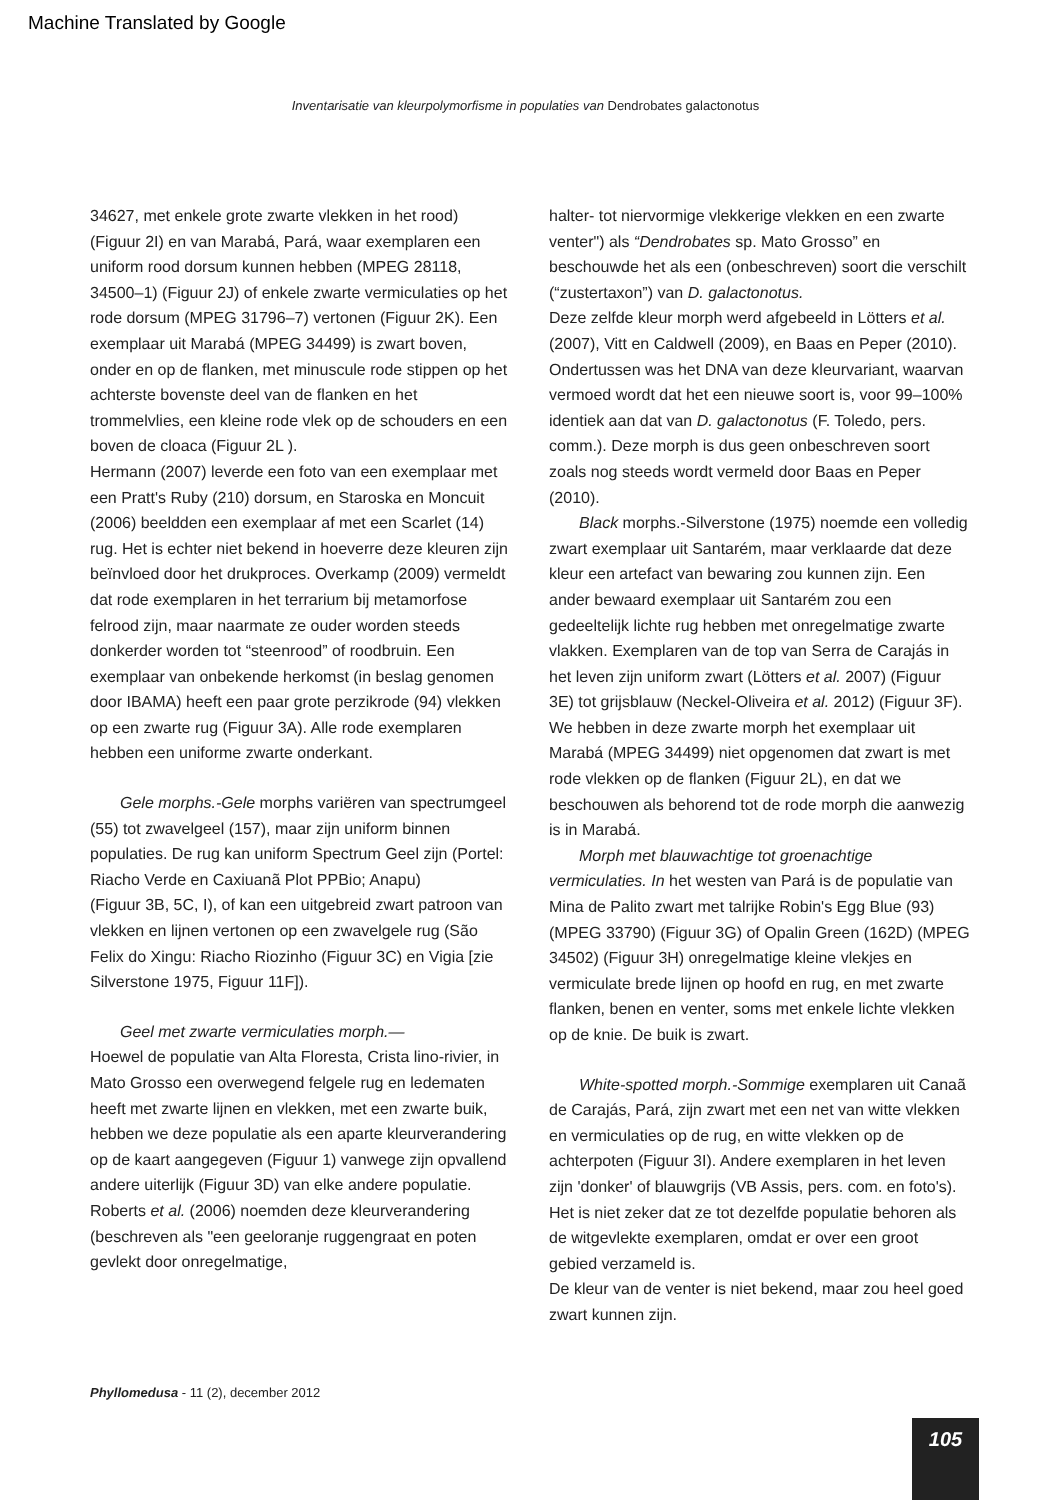Machine Translated by Google
Inventarisatie van kleurpolymorfisme in populaties van Dendrobates galactonotus
34627, met enkele grote zwarte vlekken in het rood) (Figuur 2I) en van Marabá, Pará, waar exemplaren een uniform rood dorsum kunnen hebben (MPEG 28118, 34500–1) (Figuur 2J) of enkele zwarte vermiculaties op het rode dorsum (MPEG 31796–7) vertonen (Figuur 2K). Een exemplaar uit Marabá (MPEG 34499) is zwart boven, onder en op de flanken, met minuscule rode stippen op het achterste bovenste deel van de flanken en het trommelvlies, een kleine rode vlek op de schouders en een boven de cloaca (Figuur 2L ).
Hermann (2007) leverde een foto van een exemplaar met een Pratt's Ruby (210) dorsum, en Staroska en Moncuit (2006) beeldden een exemplaar af met een Scarlet (14) rug. Het is echter niet bekend in hoeverre deze kleuren zijn beïnvloed door het drukproces. Overkamp (2009) vermeldt dat rode exemplaren in het terrarium bij metamorfose felrood zijn, maar naarmate ze ouder worden steeds donkerder worden tot “steenrood” of roodbruin. Een exemplaar van onbekende herkomst (in beslag genomen door IBAMA) heeft een paar grote perzikrode (94) vlekken op een zwarte rug (Figuur 3A). Alle rode exemplaren hebben een uniforme zwarte onderkant.
Gele morphs.-Gele morphs variëren van spectrumgeel (55) tot zwavelgeel (157), maar zijn uniform binnen populaties. De rug kan uniform Spectrum Geel zijn (Portel: Riacho Verde en Caxiuanã Plot PPBio; Anapu)
(Figuur 3B, 5C, I), of kan een uitgebreid zwart patroon van vlekken en lijnen vertonen op een zwavelgele rug (São Felix do Xingu: Riacho Riozinho (Figuur 3C) en Vigia [zie Silverstone 1975, Figuur 11F]).
Geel met zwarte vermiculaties morph.—
Hoewel de populatie van Alta Floresta, Crista lino-rivier, in Mato Grosso een overwegend felgele rug en ledematen heeft met zwarte lijnen en vlekken, met een zwarte buik, hebben we deze populatie als een aparte kleurverandering op de kaart aangegeven (Figuur 1) vanwege zijn opvallend andere uiterlijk (Figuur 3D) van elke andere populatie. Roberts et al. (2006) noemden deze kleurverandering (beschreven als "een geeloranje ruggengraat en poten gevlekt door onregelmatige,
halter- tot niervormige vlekkerige vlekken en een zwarte venter") als “Dendrobates sp. Mato Grosso” en beschouwde het als een (onbeschreven) soort die verschilt (“zustertaxon”) van D. galactonotus.
Deze zelfde kleur morph werd afgebeeld in Lötters et al. (2007), Vitt en Caldwell (2009), en Baas en Peper (2010). Ondertussen was het DNA van deze kleurvariant, waarvan vermoed wordt dat het een nieuwe soort is, voor 99–100% identiek aan dat van D. galactonotus (F. Toledo, pers. comm.). Deze morph is dus geen onbeschreven soort zoals nog steeds wordt vermeld door Baas en Peper (2010).
Black morphs.-Silverstone (1975) noemde een volledig zwart exemplaar uit Santarém, maar verklaarde dat deze kleur een artefact van bewaring zou kunnen zijn. Een ander bewaard exemplaar uit Santarém zou een gedeeltelijk lichte rug hebben met onregelmatige zwarte vlakken. Exemplaren van de top van Serra de Carajás in het leven zijn uniform zwart (Lötters et al. 2007) (Figuur 3E) tot grijsblauw (Neckel-Oliveira et al. 2012) (Figuur 3F).
We hebben in deze zwarte morph het exemplaar uit Marabá (MPEG 34499) niet opgenomen dat zwart is met rode vlekken op de flanken (Figuur 2L), en dat we beschouwen als behorend tot de rode morph die aanwezig is in Marabá.
Morph met blauwachtige tot groenachtige vermiculaties. In het westen van Pará is de populatie van Mina de Palito zwart met talrijke Robin's Egg Blue (93) (MPEG 33790) (Figuur 3G) of Opalin Green (162D) (MPEG 34502) (Figuur 3H) onregelmatige kleine vlekjes en vermiculate brede lijnen op hoofd en rug, en met zwarte flanken, benen en venter, soms met enkele lichte vlekken op de knie. De buik is zwart.
White-spotted morph.-Sommige exemplaren uit Canaã de Carajás, Pará, zijn zwart met een net van witte vlekken en vermiculaties op de rug, en witte vlekken op de achterpoten (Figuur 3I). Andere exemplaren in het leven zijn 'donker' of blauwgrijs (VB Assis, pers. com. en foto's). Het is niet zeker dat ze tot dezelfde populatie behoren als de witgevlekte exemplaren, omdat er over een groot gebied verzameld is.
De kleur van de venter is niet bekend, maar zou heel goed zwart kunnen zijn.
Phyllomedusa - 11 (2), december 2012
105